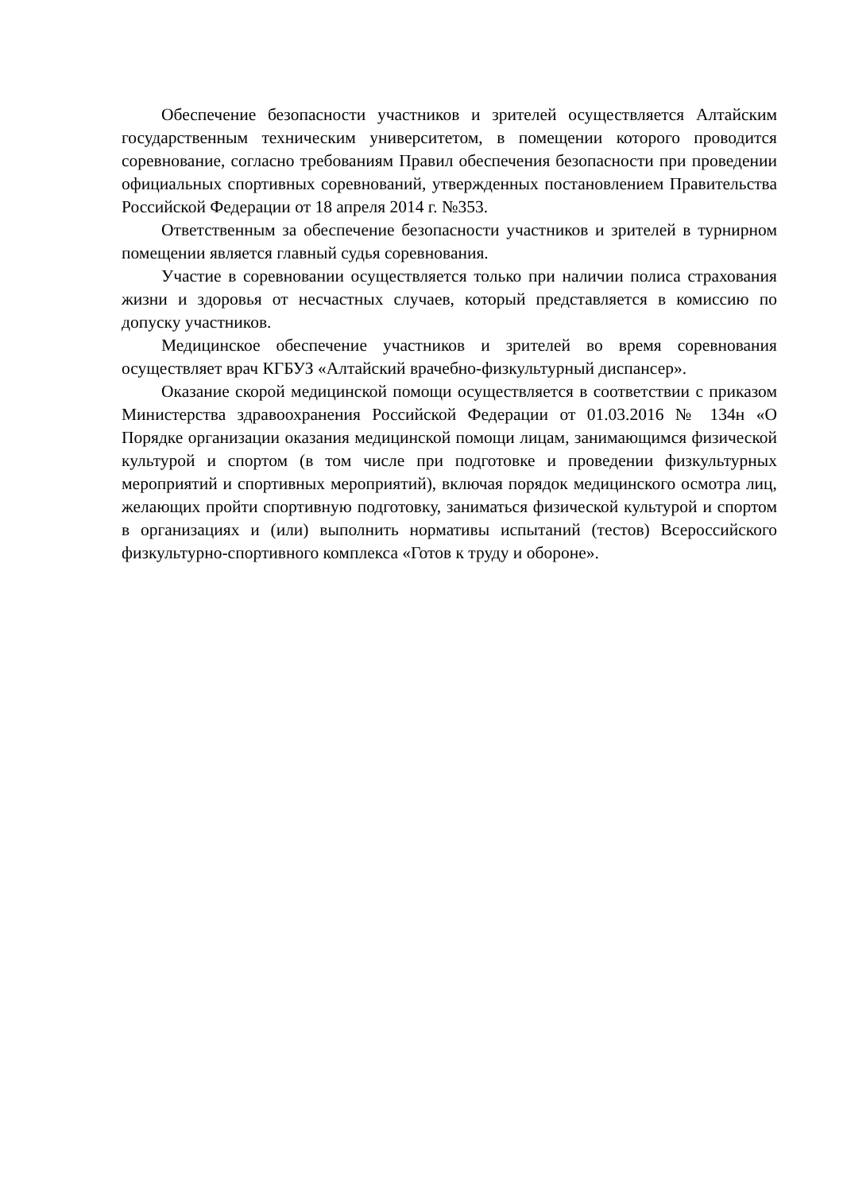Обеспечение безопасности участников и зрителей осуществляется Алтайским государственным техническим университетом, в помещении которого проводится соревнование, согласно требованиям Правил обеспечения безопасности при проведении официальных спортивных соревнований, утвержденных постановлением Правительства Российской Федерации от 18 апреля 2014 г. №353.
Ответственным за обеспечение безопасности участников и зрителей в турнирном помещении является главный судья соревнования.
Участие в соревновании осуществляется только при наличии полиса страхования жизни и здоровья от несчастных случаев, который представляется в комиссию по допуску участников.
Медицинское обеспечение участников и зрителей во время соревнования осуществляет врач КГБУЗ «Алтайский врачебно-физкультурный диспансер».
Оказание скорой медицинской помощи осуществляется в соответствии с приказом Министерства здравоохранения Российской Федерации от 01.03.2016 № 134н «О Порядке организации оказания медицинской помощи лицам, занимающимся физической культурой и спортом (в том числе при подготовке и проведении физкультурных мероприятий и спортивных мероприятий), включая порядок медицинского осмотра лиц, желающих пройти спортивную подготовку, заниматься физической культурой и спортом в организациях и (или) выполнить нормативы испытаний (тестов) Всероссийского физкультурно-спортивного комплекса «Готов к труду и обороне».